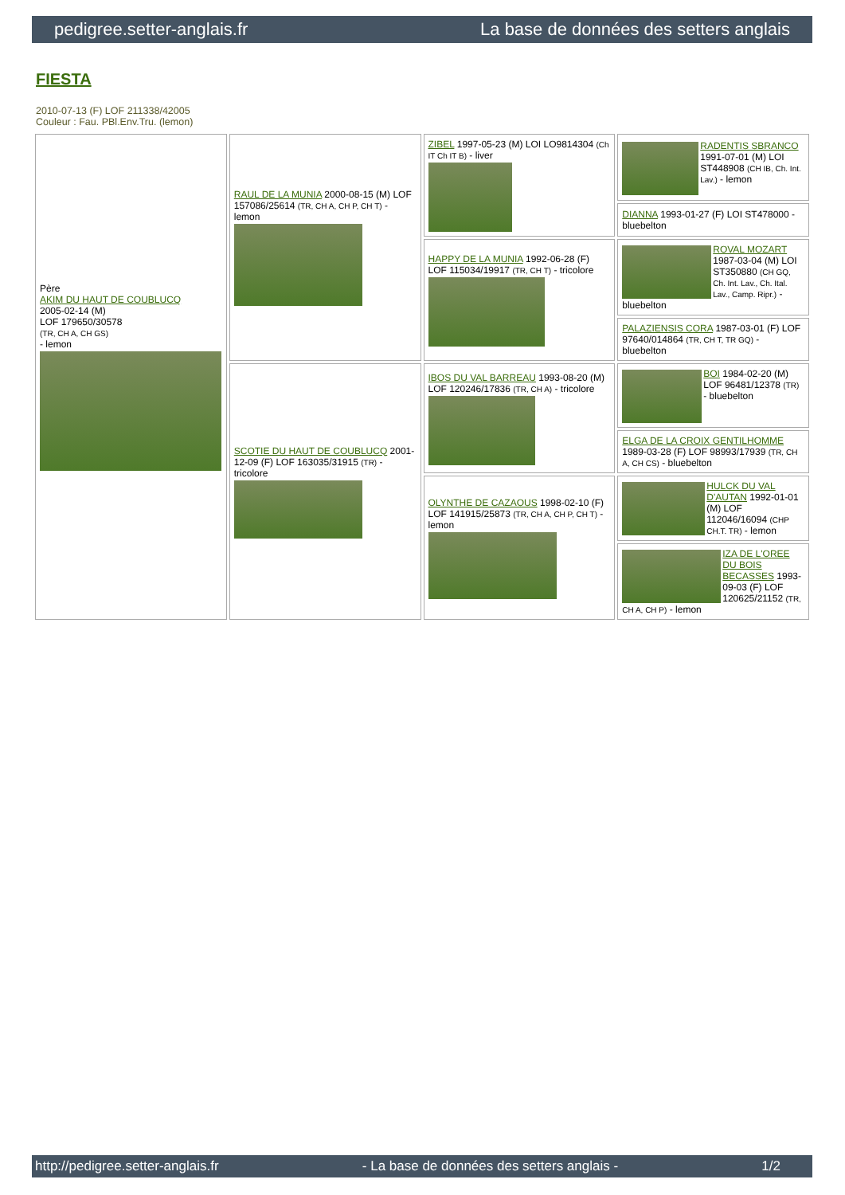pedigree.setter-anglais.fr La base de données des setters anglais
FIESTA
2010-07-13 (F) LOF 211338/42005
Couleur : Fau. PBl.Env.Tru. (lemon)
| Père AKIM DU HAUT DE COUBLUCQ 2005-02-14 (M) LOF 179650/30578 (TR, CH A, CH GS) - lemon | RAUL DE LA MUNIA 2000-08-15 (M) LOF 157086/25614 (TR, CH A, CH P, CH T) - lemon | ZIBEL 1997-05-23 (M) LOI LO9814304 (Ch IT Ch IT B) - liver | RADENTIS SBRANCO 1991-07-01 (M) LOI ST448908 (CH IB, Ch. Int. Lav.) - lemon |
| | | | DIANNA 1993-01-27 (F) LOI ST478000 - bluebelton |
| | | HAPPY DE LA MUNIA 1992-06-28 (F) LOF 115034/19917 (TR, CH T) - tricolore | ROVAL MOZART 1987-03-04 (M) LOI ST350880 (CH GQ, Ch. Int. Lav., Ch. Ital. Lav., Camp. Ripr.) - bluebelton |
| | | | PALAZIENSIS CORA 1987-03-01 (F) LOF 97640/014864 (TR, CH T, TR GQ) - bluebelton |
| | SCOTIE DU HAUT DE COUBLUCQ 2001-12-09 (F) LOF 163035/31915 (TR) - tricolore | IBOS DU VAL BARREAU 1993-08-20 (M) LOF 120246/17836 (TR, CH A) - tricolore | BOI 1984-02-20 (M) LOF 96481/12378 (TR) - bluebelton |
| | | | ELGA DE LA CROIX GENTILHOMME 1989-03-28 (F) LOF 98993/17939 (TR, CH A, CH CS) - bluebelton |
| | | OLYNTHE DE CAZAOUS 1998-02-10 (F) LOF 141915/25873 (TR, CH A, CH P, CH T) - lemon | HULCK DU VAL D'AUTAN 1992-01-01 (M) LOF 112046/16094 (CHP CH.T. TR) - lemon |
| | | | IZA DE L'OREE DU BOIS BECASSES 1993-09-03 (F) LOF 120625/21152 (TR, CH A, CH P) - lemon |
http://pedigree.setter-anglais.fr - La base de données des setters anglais - 1/2